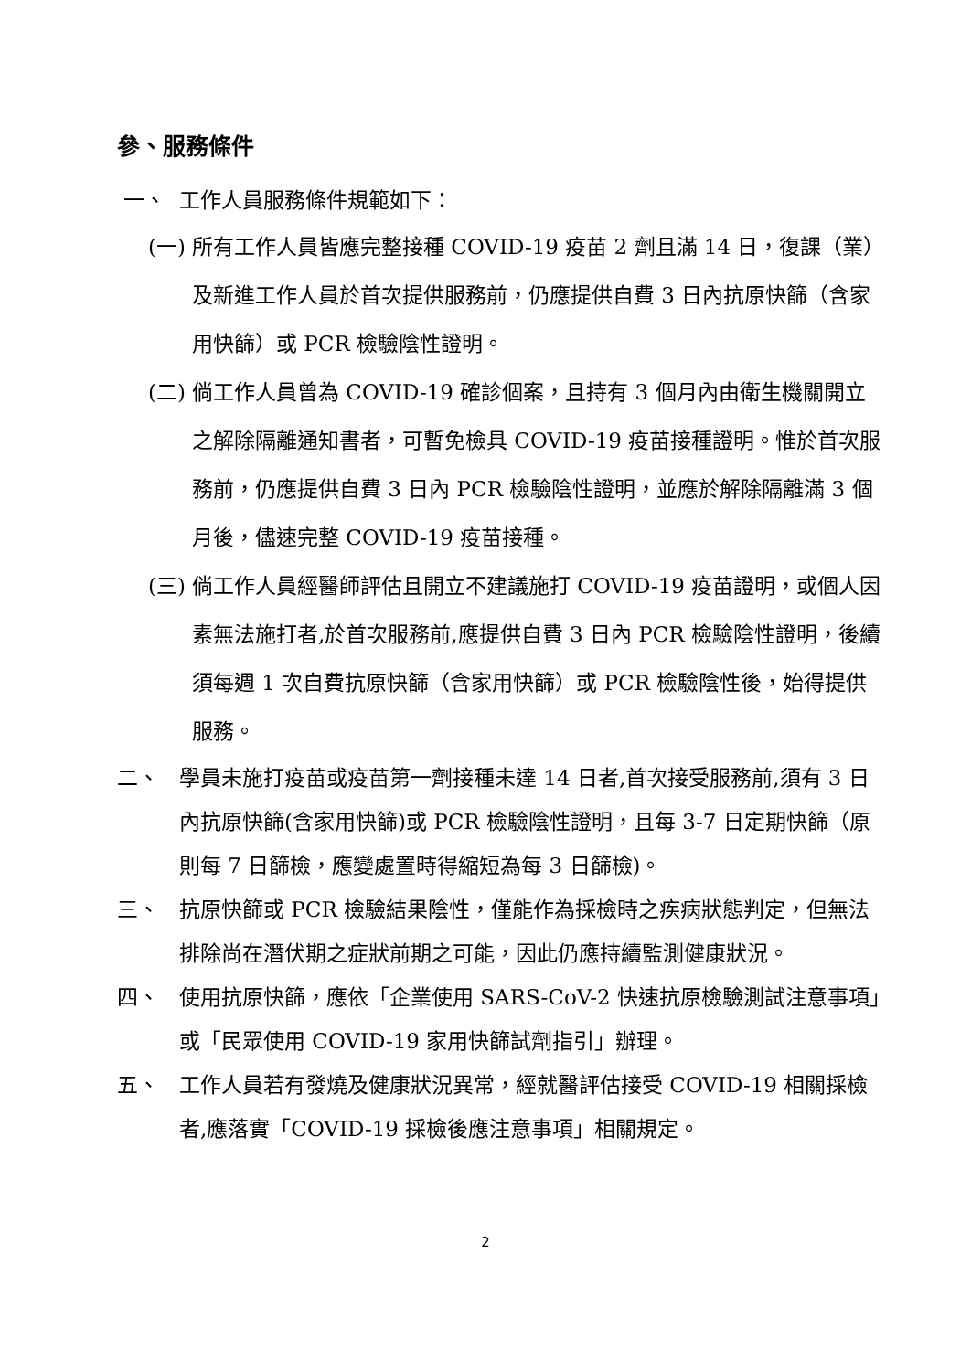參、服務條件
一、 工作人員服務條件規範如下：
(一)
所有工作人員皆應完整接種 COVID-19 疫苗 2 劑且滿 14 日，復課（業）及新進工作人員於首次提供服務前，仍應提供自費 3 日內抗原快篩（含家用快篩）或 PCR 檢驗陰性證明。
(二)
倘工作人員曾為 COVID-19 確診個案，且持有 3 個月內由衛生機關開立之解除隔離通知書者，可暫免檢具 COVID-19 疫苗接種證明。惟於首次服務前，仍應提供自費 3 日內 PCR 檢驗陰性證明，並應於解除隔離滿 3 個月後，儘速完整 COVID-19 疫苗接種。
(三)
倘工作人員經醫師評估且開立不建議施打 COVID-19 疫苗證明，或個人因素無法施打者,於首次服務前,應提供自費 3 日內 PCR 檢驗陰性證明，後續須每週 1 次自費抗原快篩（含家用快篩）或 PCR 檢驗陰性後，始得提供服務。
二、 學員未施打疫苗或疫苗第一劑接種未達 14 日者,首次接受服務前,須有 3 日內抗原快篩(含家用快篩)或 PCR 檢驗陰性證明，且每 3-7 日定期快篩（原則每 7 日篩檢，應變處置時得縮短為每 3 日篩檢)。
三、 抗原快篩或 PCR 檢驗結果陰性，僅能作為採檢時之疾病狀態判定，但無法排除尚在潛伏期之症狀前期之可能，因此仍應持續監測健康狀況。
四、 使用抗原快篩，應依「企業使用 SARS-CoV-2 快速抗原檢驗測試注意事項」或「民眾使用 COVID-19 家用快篩試劑指引」辦理。
五、 工作人員若有發燒及健康狀況異常，經就醫評估接受 COVID-19 相關採檢者,應落實「COVID-19 採檢後應注意事項」相關規定。
2